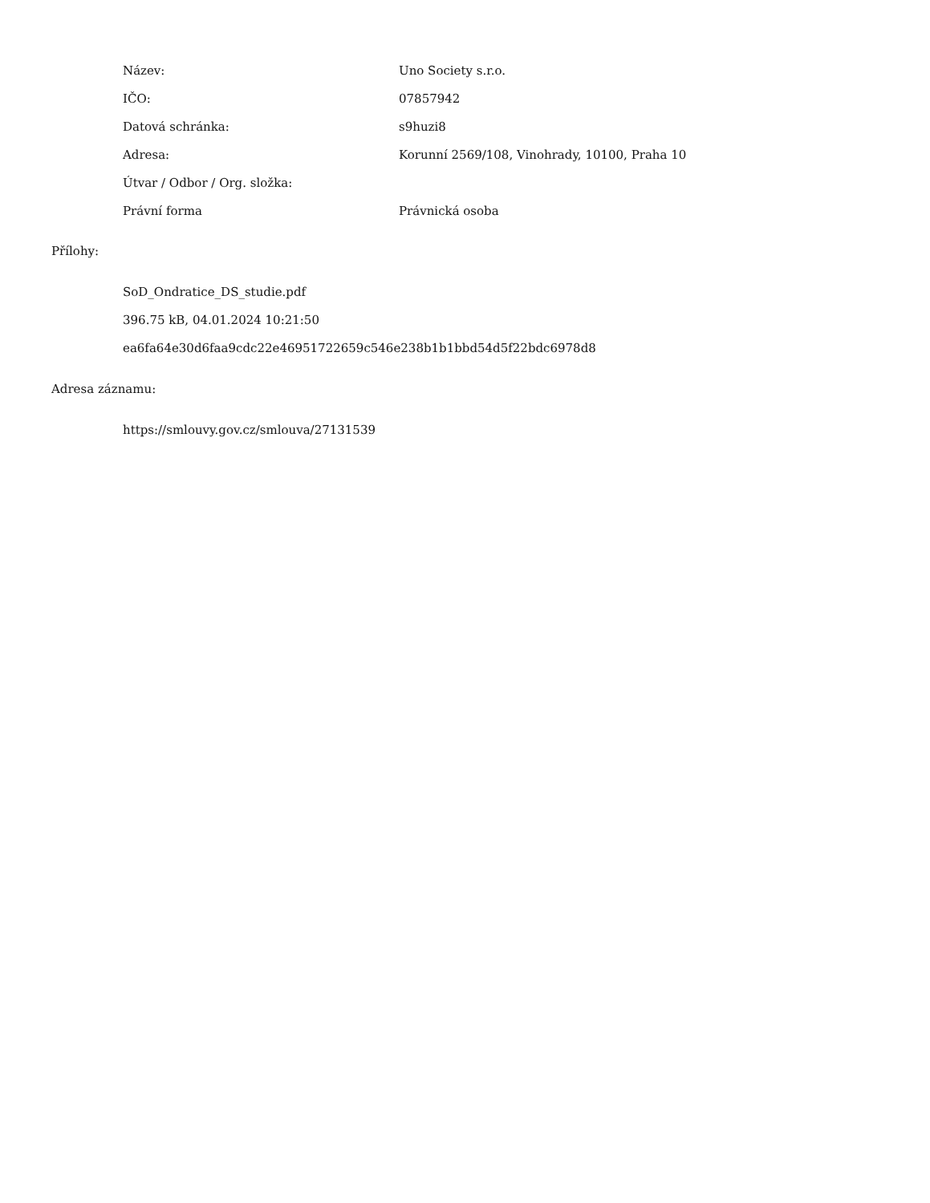| Název: | Uno Society s.r.o. |
| IČO: | 07857942 |
| Datová schránka: | s9huzi8 |
| Adresa: | Korunní 2569/108, Vinohrady, 10100, Praha 10 |
| Útvar / Odbor / Org. složka: | |
| Právní forma | Právnická osoba |
Přílohy:
SoD_Ondratice_DS_studie.pdf
396.75 kB, 04.01.2024 10:21:50
ea6fa64e30d6faa9cdc22e46951722659c546e238b1b1bbd54d5f22bdc6978d8
Adresa záznamu:
https://smlouvy.gov.cz/smlouva/27131539